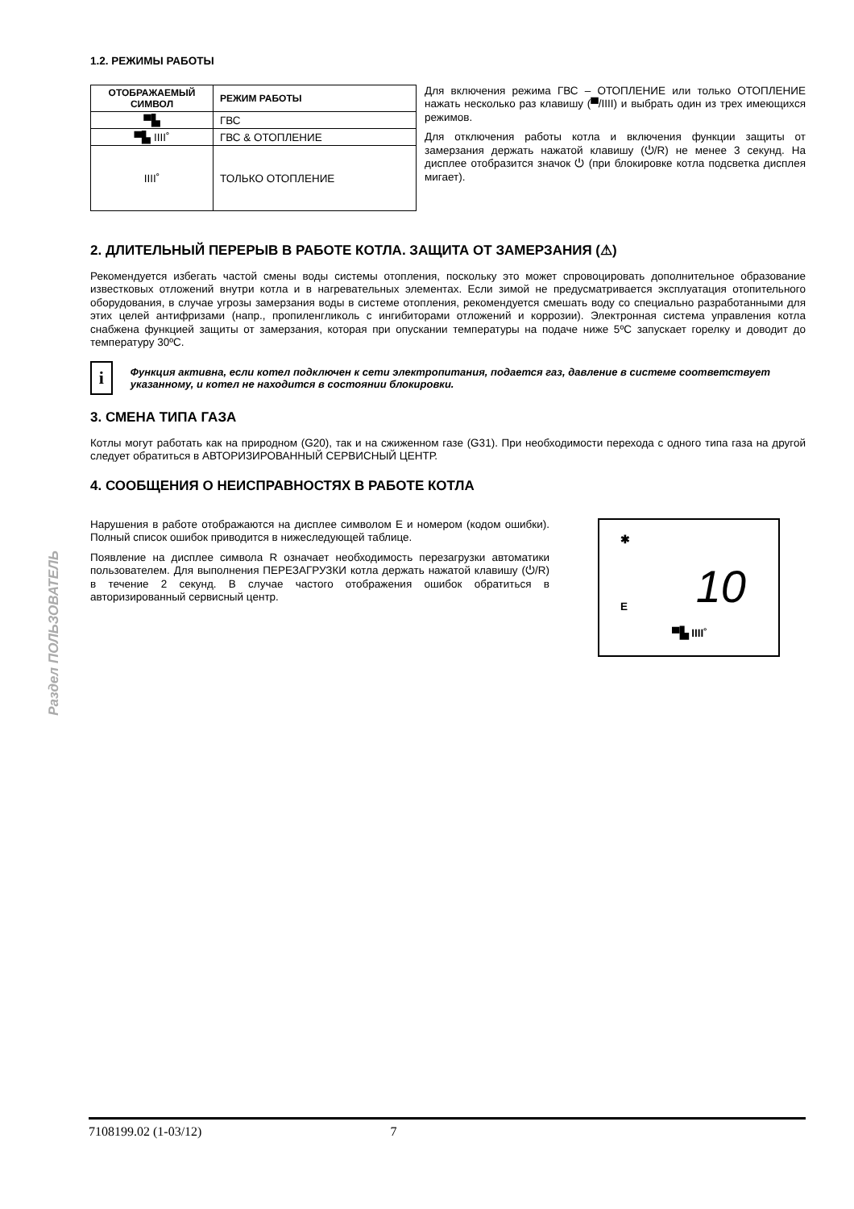Раздел ПОЛЬЗОВАТЕЛЬ
1.2. РЕЖИМЫ РАБОТЫ
| ОТОБРАЖАЕМЫЙ СИМВОЛ | РЕЖИМ РАБОТЫ |
| --- | --- |
| ▀▙ | ГВС |
| ▀▙ IIII˚ | ГВС & ОТОПЛЕНИЕ |
| IIII˚ | ТОЛЬКО ОТОПЛЕНИЕ |
Для включения режима ГВС – ОТОПЛЕНИЕ или только ОТОПЛЕНИЕ нажать несколько раз клавишу (▀/IIII) и выбрать один из трех имеющихся режимов.
Для отключения работы котла и включения функции защиты от замерзания держать нажатой клавишу (⏻/R) не менее 3 секунд. На дисплее отобразится значок ⏻ (при блокировке котла подсветка дисплея мигает).
2. ДЛИТЕЛЬНЫЙ ПЕРЕРЫВ В РАБОТЕ КОТЛА. ЗАЩИТА ОТ ЗАМЕРЗАНИЯ (⚠)
Рекомендуется избегать частой смены воды системы отопления, поскольку это может спровоцировать дополнительное образование известковых отложений внутри котла и в нагревательных элементах. Если зимой не предусматривается эксплуатация отопительного оборудования, в случае угрозы замерзания воды в системе отопления, рекомендуется смешать воду со специально разработанными для этих целей антифризами (напр., пропиленгликоль с ингибиторами отложений и коррозии). Электронная система управления котла снабжена функцией защиты от замерзания, которая при опускании температуры на подаче ниже 5ºC запускает горелку и доводит до температуру 30ºC.
i
Функция активна, если котел подключен к сети электропитания, подается газ, давление в системе соответствует указанному, и котел не находится в состоянии блокировки.
3. СМЕНА ТИПА ГАЗА
Котлы могут работать как на природном (G20), так и на сжиженном газе (G31). При необходимости перехода с одного типа газа на другой следует обратиться в АВТОРИЗИРОВАННЫЙ СЕРВИСНЫЙ ЦЕНТР.
4. СООБЩЕНИЯ О НЕИСПРАВНОСТЯХ В РАБОТЕ КОТЛА
Нарушения в работе отображаются на дисплее символом E и номером (кодом ошибки). Полный список ошибок приводится в нижеследующей таблице.
Появление на дисплее символа R означает необходимость перезагрузки автоматики пользователем. Для выполнения ПЕРЕЗАГРУЗКИ котла держать нажатой клавишу (⏻/R) в течение 2 секунд. В случае частого отображения ошибок обратиться в авторизированный сервисный центр.
✱
10 E
▀▙ IIII˚
7108199.02 (1-03/12) 7